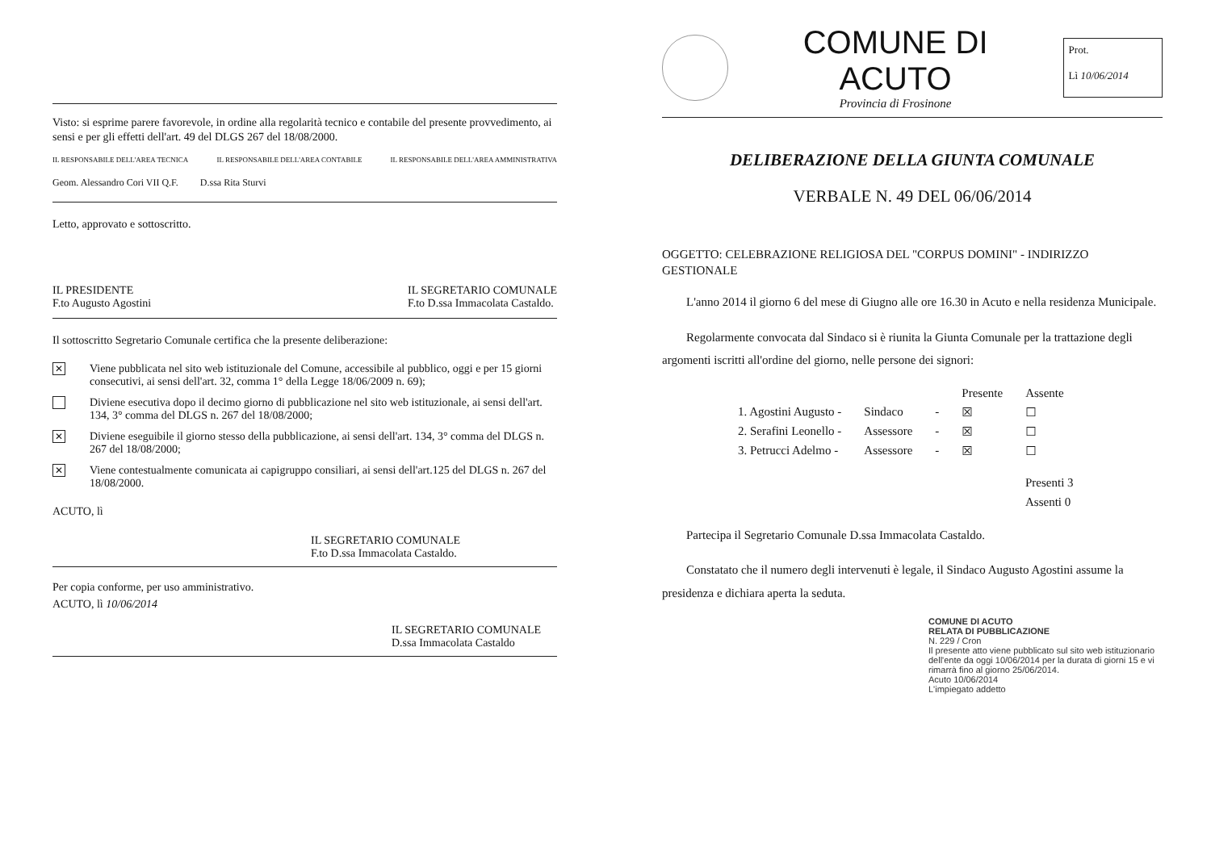Visto: si esprime parere favorevole, in ordine alla regolarità tecnico e contabile del presente provvedimento, ai sensi e per gli effetti dell'art. 49 del DLGS 267 del 18/08/2000.
IL RESPONSABILE DELL'AREA TECNICA IL RESPONSABILE DELL'AREA CONTABILE IL RESPONSABILE DELL'AREA AMMINISTRATIVA
Geom. Alessandro Cori VII Q.F. D.ssa Rita Sturvi
Letto, approvato e sottoscritto.
IL PRESIDENTE
F.to Augusto Agostini
IL SEGRETARIO COMUNALE
F.to D.ssa Immacolata Castaldo.
Il sottoscritto Segretario Comunale certifica che la presente deliberazione:
✕
Viene pubblicata nel sito web istituzionale del Comune, accessibile al pubblico, oggi e per 15 giorni consecutivi, ai sensi dell'art. 32, comma 1° della Legge 18/06/2009 n. 69);
Diviene esecutiva dopo il decimo giorno di pubblicazione nel sito web istituzionale, ai sensi dell'art. 134, 3° comma del DLGS n. 267 del 18/08/2000;
✕
Diviene eseguibile il giorno stesso della pubblicazione, ai sensi dell'art. 134, 3° comma del DLGS n. 267 del 18/08/2000;
✕
Viene contestualmente comunicata ai capigruppo consiliari, ai sensi dell'art.125 del DLGS n. 267 del 18/08/2000.
ACUTO, lì
IL SEGRETARIO COMUNALE
F.to D.ssa Immacolata Castaldo.
Per copia conforme, per uso amministrativo.
ACUTO, lì 10/06/2014
IL SEGRETARIO COMUNALE
D.ssa Immacolata Castaldo
COMUNE DI ACUTO
Provincia di Frosinone
Prot.
Lì 10/06/2014
DELIBERAZIONE DELLA GIUNTA COMUNALE
VERBALE N. 49 DEL 06/06/2014
OGGETTO: CELEBRAZIONE RELIGIOSA DEL "CORPUS DOMINI" - INDIRIZZO GESTIONALE
L'anno 2014 il giorno 6 del mese di Giugno alle ore 16.30 in Acuto e nella residenza Municipale.
Regolarmente convocata dal Sindaco si è riunita la Giunta Comunale per la trattazione degli argomenti iscritti all'ordine del giorno, nelle persone dei signori:
| | | | Presente | Assente |
| --- | --- | --- | --- | --- |
| 1. Agostini Augusto - | Sindaco | - | ☒ | ☐ |
| 2. Serafini Leonello - | Assessore | - | ☒ | ☐ |
| 3. Petrucci Adelmo - | Assessore | - | ☒ | ☐ |
Presenti 3
Assenti 0
Partecipa il Segretario Comunale D.ssa Immacolata Castaldo.
Constatato che il numero degli intervenuti è legale, il Sindaco Augusto Agostini assume la presidenza e dichiara aperta la seduta.
COMUNE DI ACUTO
RELATA DI PUBBLICAZIONE
N. 229 / Cron
Il presente atto viene pubblicato sul sito web istituzionario dell'ente da oggi 10/06/2014 per la durata di giorni 15 e vi rimarrà fino al giorno 25/06/2014.
Acuto 10/06/2014
L'impiegato addetto